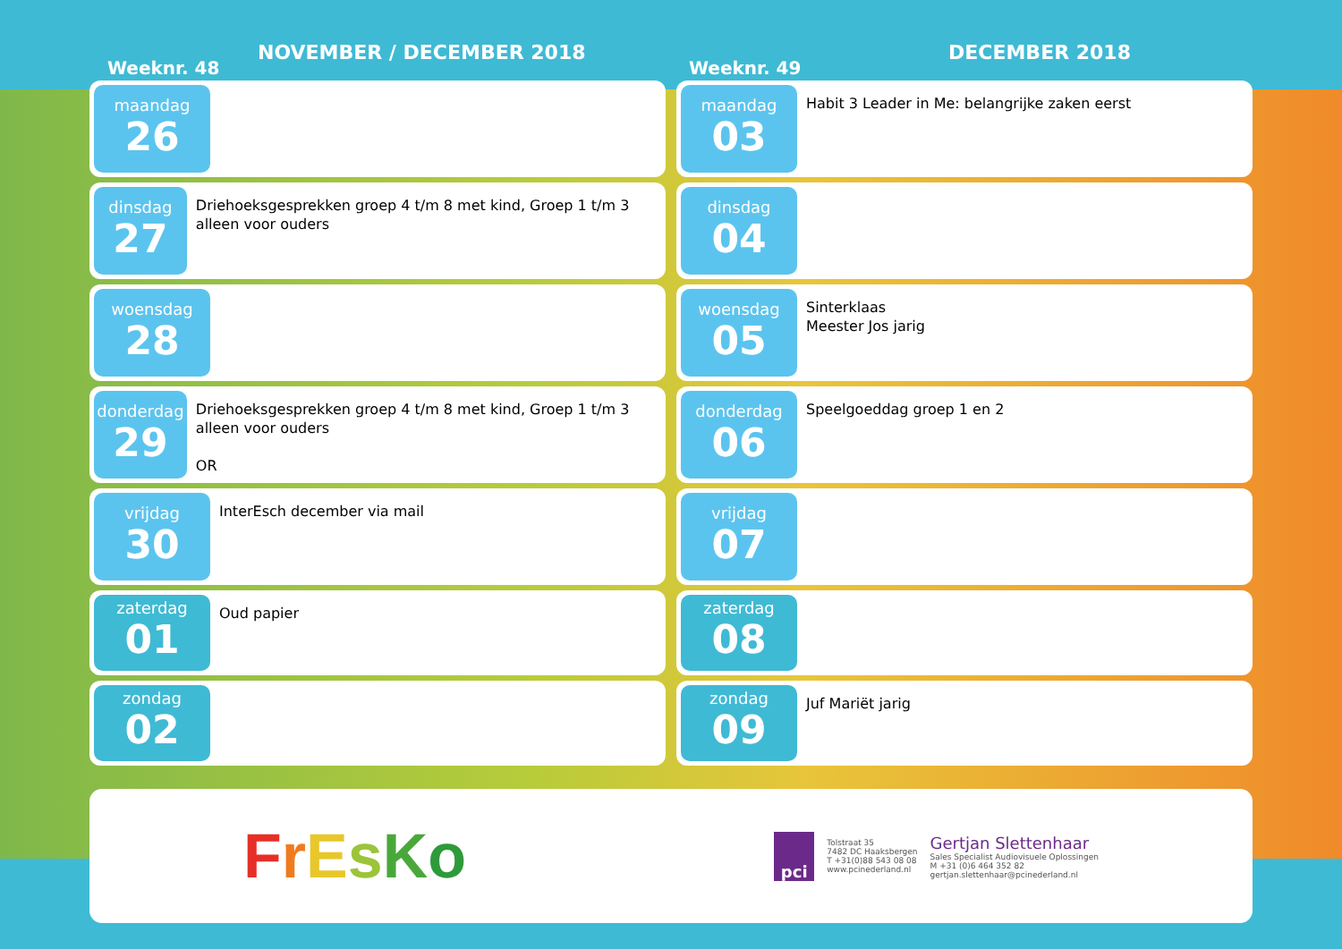Weeknr. 48
NOVEMBER / DECEMBER 2018
Weeknr. 49
DECEMBER 2018
maandag
26
dinsdag
27
Driehoeksgesprekken groep 4 t/m 8 met kind, Groep 1 t/m 3 alleen voor ouders
woensdag
28
donderdag
29
Driehoeksgesprekken groep 4 t/m 8 met kind, Groep 1 t/m 3 alleen voor ouders
OR
vrijdag
30
InterEsch december via mail
zaterdag
01
Oud papier
zondag
02
maandag
03
Habit 3 Leader in Me: belangrijke zaken eerst
dinsdag
04
woensdag
05
Sinterklaas
Meester Jos jarig
donderdag
06
Speelgoeddag groep 1 en 2
vrijdag
07
zaterdag
08
zondag
09
Juf Mariët jarig
FrEsKo
pci
Tolstraat 35
7482 DC Haaksbergen
T +31(0)88 543 08 08
www.pcinederland.nl
Gertjan Slettenhaar
Sales Specialist Audiovisuele Oplossingen
M +31 (0)6 464 352 82
gertjan.slettenhaar@pcinederland.nl